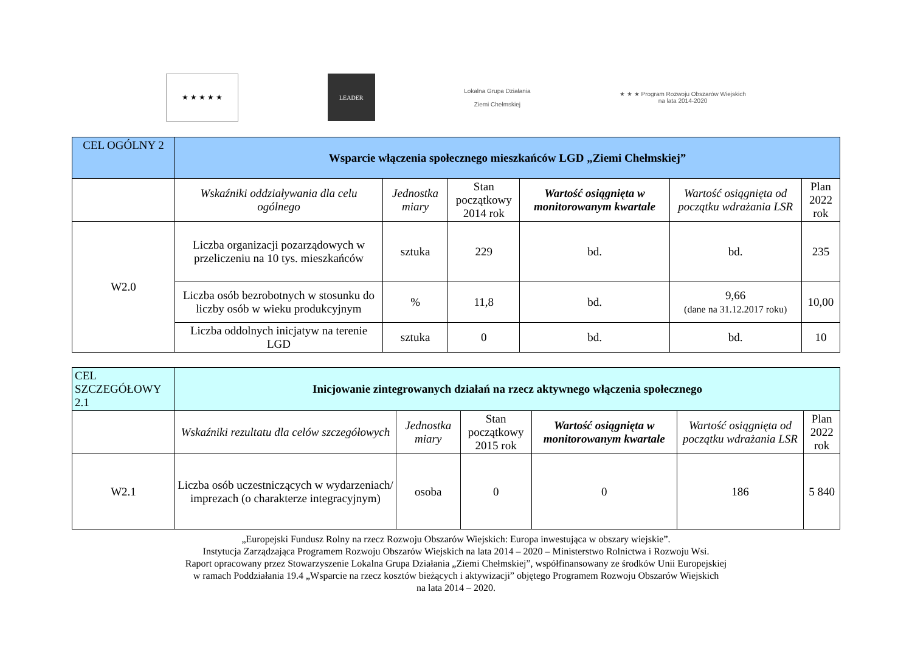★ ★ ★ ★ ★
LEADER
Lokalna Grupa Działania
Ziemi Chełmskiej
★ ★ ★ Program Rozwoju Obszarów Wiejskich
na lata 2014-2020
| CEL OGÓLNY 2 | Wsparcie włączenia społecznego mieszkańców LGD „Ziemi Chełmskiej” | | | | | |
| | Wskaźniki oddziaływania dla celu ogólnego | Jednostka miary | Stan początkowy 2014 rok | Wartość osiągnięta w monitorowanym kwartale | Wartość osiągnięta od początku wdrażania LSR | Plan 2022 rok |
| W2.0 | Liczba organizacji pozarządowych w przeliczeniu na 10 tys. mieszkańców | sztuka | 229 | bd. | bd. | 235 |
| | Liczba osób bezrobotnych w stosunku do liczby osób w wieku produkcyjnym | % | 11,8 | bd. | 9,66 (dane na 31.12.2017 roku) | 10,00 |
| | Liczba oddolnych inicjatyw na terenie LGD | sztuka | 0 | bd. | bd. | 10 |
| CEL SZCZEGÓŁOWY 2.1 | Inicjowanie zintegrowanych działań na rzecz aktywnego włączenia społecznego | | | | | |
| | Wskaźniki rezultatu dla celów szczegółowych | Jednostka miary | Stan początkowy 2015 rok | Wartość osiągnięta w monitorowanym kwartale | Wartość osiągnięta od początku wdrażania LSR | Plan 2022 rok |
| W2.1 | Liczba osób uczestniczących w wydarzeniach/ imprezach (o charakterze integracyjnym) | osoba | 0 | 0 | 186 | 5 840 |
„Europejski Fundusz Rolny na rzecz Rozwoju Obszarów Wiejskich: Europa inwestująca w obszary wiejskie”.
Instytucja Zarządzająca Programem Rozwoju Obszarów Wiejskich na lata 2014 – 2020 – Ministerstwo Rolnictwa i Rozwoju Wsi.
Raport opracowany przez Stowarzyszenie Lokalna Grupa Działania „Ziemi Chełmskiej”, współfinansowany ze środków Unii Europejskiej
w ramach Poddziałania 19.4 „Wsparcie na rzecz kosztów bieżących i aktywizacji” objętego Programem Rozwoju Obszarów Wiejskich
na lata 2014 – 2020.